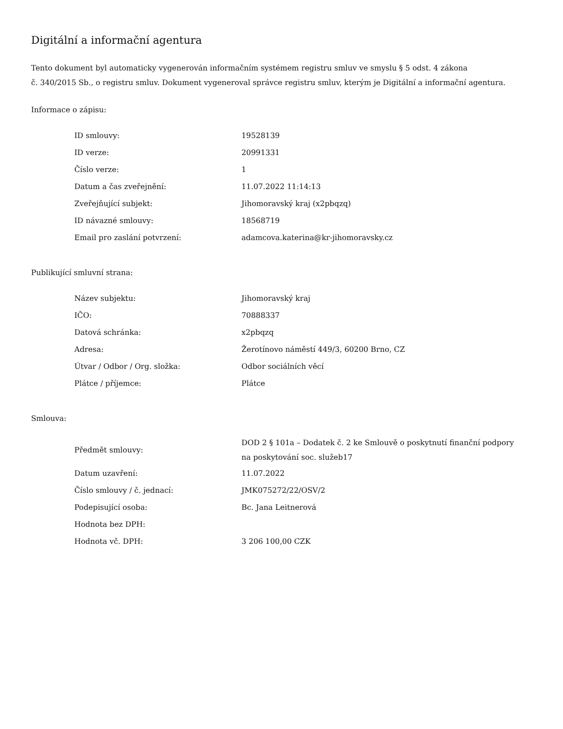Digitální a informační agentura
Tento dokument byl automaticky vygenerován informačním systémem registru smluv ve smyslu § 5 odst. 4 zákona
č. 340/2015 Sb., o registru smluv. Dokument vygeneroval správce registru smluv, kterým je Digitální a informační agentura.
Informace o zápisu:
| ID smlouvy: | 19528139 |
| ID verze: | 20991331 |
| Číslo verze: | 1 |
| Datum a čas zveřejnění: | 11.07.2022 11:14:13 |
| Zveřejňující subjekt: | Jihomoravský kraj (x2pbqzq) |
| ID návazné smlouvy: | 18568719 |
| Email pro zaslání potvrzení: | adamcova.katerina@kr-jihomoravsky.cz |
Publikující smluvní strana:
| Název subjektu: | Jihomoravský kraj |
| IČO: | 70888337 |
| Datová schránka: | x2pbqzq |
| Adresa: | Žerotínovo náměstí 449/3, 60200 Brno, CZ |
| Útvar / Odbor / Org. složka: | Odbor sociálních věcí |
| Plátce / příjemce: | Plátce |
Smlouva:
| Předmět smlouvy: | DOD 2 § 101a – Dodatek č. 2 ke Smlouvě o poskytnutí finanční podpory na poskytování soc. služeb17 |
| Datum uzavření: | 11.07.2022 |
| Číslo smlouvy / č. jednací: | JMK075272/22/OSV/2 |
| Podepisující osoba: | Bc. Jana Leitnerová |
| Hodnota bez DPH: | |
| Hodnota vč. DPH: | 3 206 100,00 CZK |